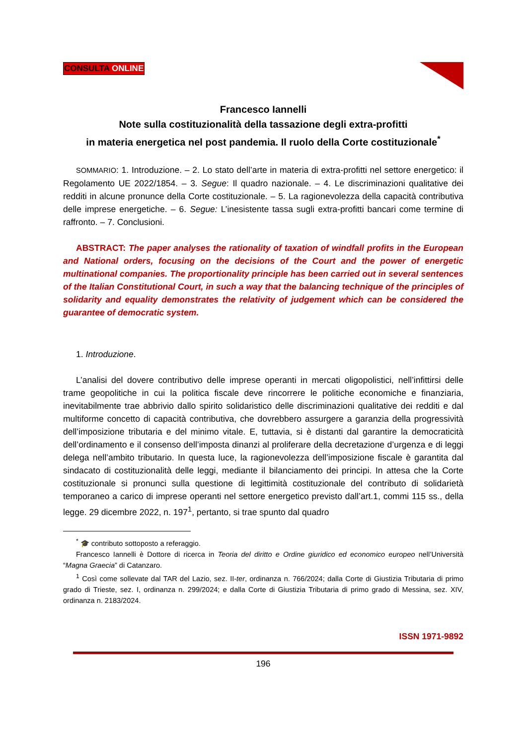CONSULTA ONLINE
Francesco Iannelli
Note sulla costituzionalità della tassazione degli extra-profitti
in materia energetica nel post pandemia. Il ruolo della Corte costituzionale<sup>*</sup>
SOMMARIO: 1. Introduzione. – 2. Lo stato dell’arte in materia di extra-profitti nel settore energetico: il Regolamento UE 2022/1854. – 3. Segue: Il quadro nazionale. – 4. Le discriminazioni qualitative dei redditi in alcune pronunce della Corte costituzionale. – 5. La ragionevolezza della capacità contributiva delle imprese energetiche. – 6. Segue: L’inesistente tassa sugli extra-profitti bancari come termine di raffronto. – 7. Conclusioni.
ABSTRACT: The paper analyses the rationality of taxation of windfall profits in the European and National orders, focusing on the decisions of the Court and the power of energetic multinational companies. The proportionality principle has been carried out in several sentences of the Italian Constitutional Court, in such a way that the balancing technique of the principles of solidarity and equality demonstrates the relativity of judgement which can be considered the guarantee of democratic system.
1. Introduzione.
L’analisi del dovere contributivo delle imprese operanti in mercati oligopolistici, nell’infittirsi delle trame geopolitiche in cui la politica fiscale deve rincorrere le politiche economiche e finanziaria, inevitabilmente trae abbrivio dallo spirito solidaristico delle discriminazioni qualitative dei redditi e dal multiforme concetto di capacità contributiva, che dovrebbero assurgere a garanzia della progressività dell’imposizione tributaria e del minimo vitale. E, tuttavia, si è distanti dal garantire la democraticità dell’ordinamento e il consenso dell’imposta dinanzi al proliferare della decretazione d’urgenza e di leggi delega nell’ambito tributario. In questa luce, la ragionevolezza dell’imposizione fiscale è garantita dal sindacato di costituzionalità delle leggi, mediante il bilanciamento dei principi. In attesa che la Corte costituzionale si pronunci sulla questione di legittimità costituzionale del contributo di solidarietà temporaneo a carico di imprese operanti nel settore energetico previsto dall’art.1, commi 115 ss., della legge. 29 dicembre 2022, n. 197<sup>1</sup>, pertanto, si trae spunto dal quadro
<sup>*</sup> 🎓 contributo sottoposto a referaggio.
Francesco Iannelli è Dottore di ricerca in Teoria del diritto e Ordine giuridico ed economico europeo nell’Università “Magna Graecia” di Catanzaro.
<sup>1</sup> Così come sollevate dal TAR del Lazio, sez. II-ter, ordinanza n. 766/2024; dalla Corte di Giustizia Tributaria di primo grado di Trieste, sez. I, ordinanza n. 299/2024; e dalla Corte di Giustizia Tributaria di primo grado di Messina, sez. XIV, ordinanza n. 2183/2024.
ISSN 1971-9892
196